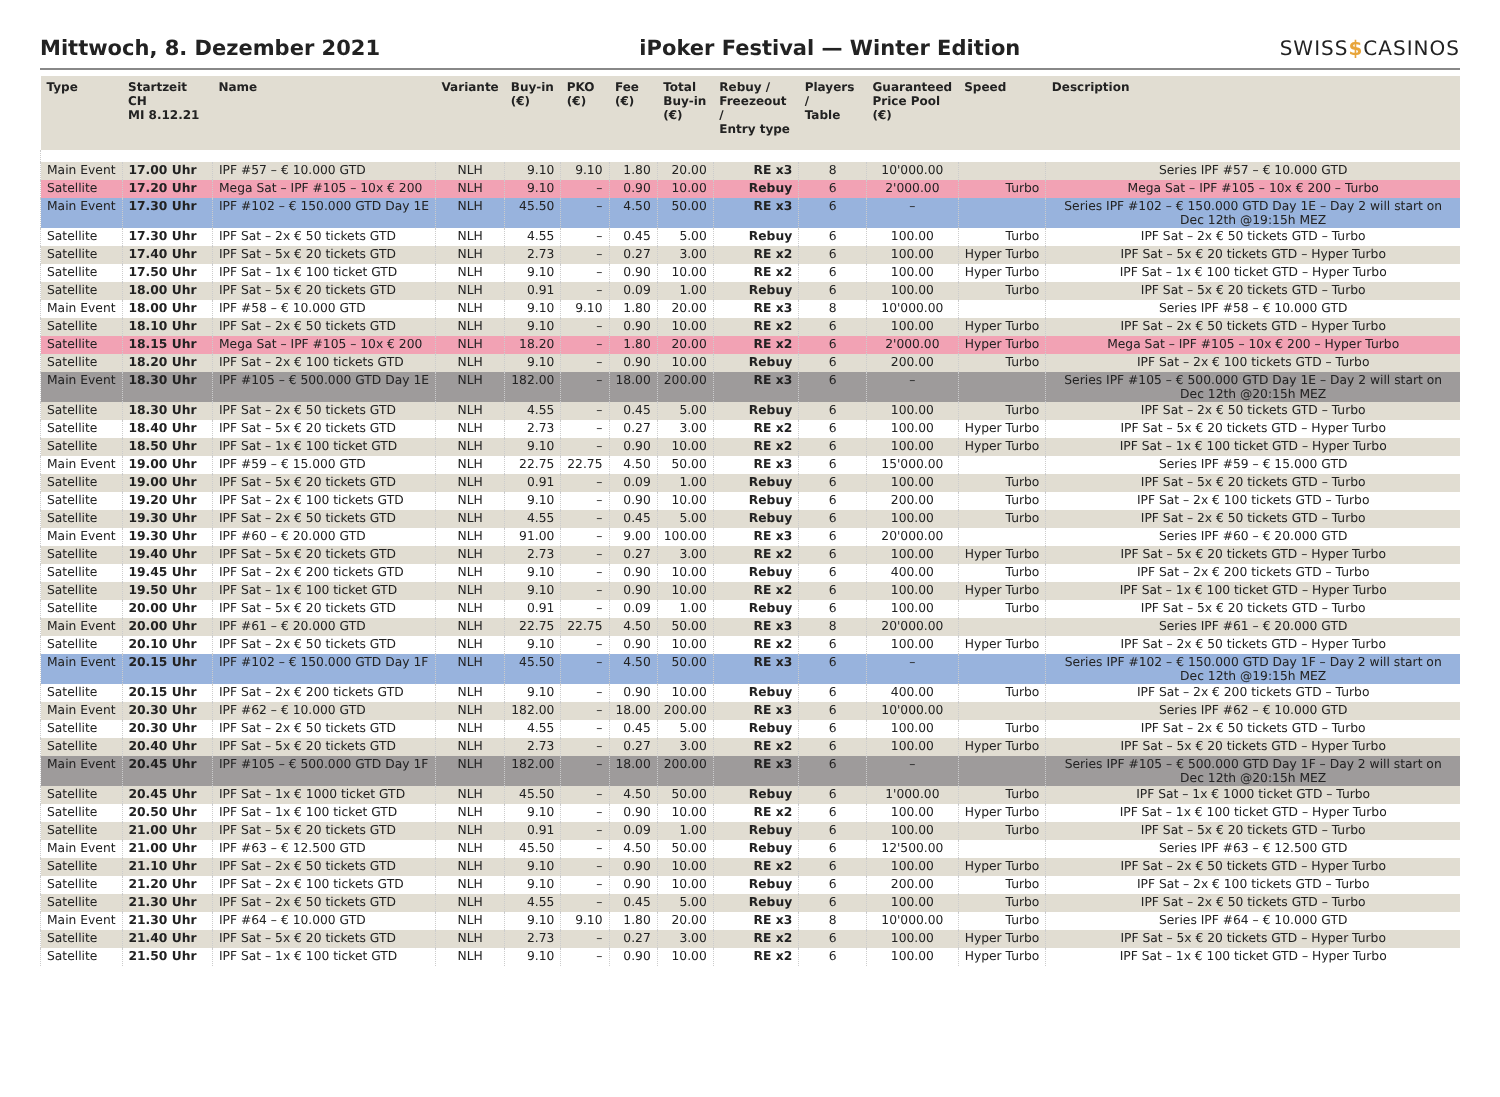Mittwoch, 8. Dezember 2021
iPoker Festival — Winter Edition
SWISS$CASINOS
| Type | Startzeit CH MI 8.12.21 | Name | Variante | Buy-in (€) | PKO (€) | Fee (€) | Total Buy-in (€) | Rebuy / Freezeout / Entry type | Players / Table | Guaranteed Price Pool (€) | Speed | Description |
| --- | --- | --- | --- | --- | --- | --- | --- | --- | --- | --- | --- | --- |
| Main Event | 17.00 Uhr | IPF #57 – € 10.000 GTD | NLH | 9.10 | 9.10 | 1.80 | 20.00 | RE x3 | 8 | 10'000.00 | | Series IPF #57 – € 10.000 GTD |
| Satellite | 17.20 Uhr | Mega Sat – IPF #105 – 10x € 200 | NLH | 9.10 | – | 0.90 | 10.00 | Rebuy | 6 | 2'000.00 | Turbo | Mega Sat – IPF #105 – 10x € 200 – Turbo |
| Main Event | 17.30 Uhr | IPF #102 – € 150.000 GTD Day 1E | NLH | 45.50 | – | 4.50 | 50.00 | RE x3 | 6 | – | | Series IPF #102 – € 150.000 GTD Day 1E – Day 2 will start on Dec 12th @19:15h MEZ |
| Satellite | 17.30 Uhr | IPF Sat – 2x € 50 tickets GTD | NLH | 4.55 | – | 0.45 | 5.00 | Rebuy | 6 | 100.00 | Turbo | IPF Sat – 2x € 50 tickets GTD – Turbo |
| Satellite | 17.40 Uhr | IPF Sat – 5x € 20 tickets GTD | NLH | 2.73 | – | 0.27 | 3.00 | RE x2 | 6 | 100.00 | Hyper Turbo | IPF Sat – 5x € 20 tickets GTD – Hyper Turbo |
| Satellite | 17.50 Uhr | IPF Sat – 1x € 100 ticket GTD | NLH | 9.10 | – | 0.90 | 10.00 | RE x2 | 6 | 100.00 | Hyper Turbo | IPF Sat – 1x € 100 ticket GTD – Hyper Turbo |
| Satellite | 18.00 Uhr | IPF Sat – 5x € 20 tickets GTD | NLH | 0.91 | – | 0.09 | 1.00 | Rebuy | 6 | 100.00 | Turbo | IPF Sat – 5x € 20 tickets GTD – Turbo |
| Main Event | 18.00 Uhr | IPF #58 – € 10.000 GTD | NLH | 9.10 | 9.10 | 1.80 | 20.00 | RE x3 | 8 | 10'000.00 | | Series IPF #58 – € 10.000 GTD |
| Satellite | 18.10 Uhr | IPF Sat – 2x € 50 tickets GTD | NLH | 9.10 | – | 0.90 | 10.00 | RE x2 | 6 | 100.00 | Hyper Turbo | IPF Sat – 2x € 50 tickets GTD – Hyper Turbo |
| Satellite | 18.15 Uhr | Mega Sat – IPF #105 – 10x € 200 | NLH | 18.20 | – | 1.80 | 20.00 | RE x2 | 6 | 2'000.00 | Hyper Turbo | Mega Sat – IPF #105 – 10x € 200 – Hyper Turbo |
| Satellite | 18.20 Uhr | IPF Sat – 2x € 100 tickets GTD | NLH | 9.10 | – | 0.90 | 10.00 | Rebuy | 6 | 200.00 | Turbo | IPF Sat – 2x € 100 tickets GTD – Turbo |
| Main Event | 18.30 Uhr | IPF #105 – € 500.000 GTD Day 1E | NLH | 182.00 | – | 18.00 | 200.00 | RE x3 | 6 | – | | Series IPF #105 – € 500.000 GTD Day 1E – Day 2 will start on Dec 12th @20:15h MEZ |
| Satellite | 18.30 Uhr | IPF Sat – 2x € 50 tickets GTD | NLH | 4.55 | – | 0.45 | 5.00 | Rebuy | 6 | 100.00 | Turbo | IPF Sat – 2x € 50 tickets GTD – Turbo |
| Satellite | 18.40 Uhr | IPF Sat – 5x € 20 tickets GTD | NLH | 2.73 | – | 0.27 | 3.00 | RE x2 | 6 | 100.00 | Hyper Turbo | IPF Sat – 5x € 20 tickets GTD – Hyper Turbo |
| Satellite | 18.50 Uhr | IPF Sat – 1x € 100 ticket GTD | NLH | 9.10 | – | 0.90 | 10.00 | RE x2 | 6 | 100.00 | Hyper Turbo | IPF Sat – 1x € 100 ticket GTD – Hyper Turbo |
| Main Event | 19.00 Uhr | IPF #59 – € 15.000 GTD | NLH | 22.75 | 22.75 | 4.50 | 50.00 | RE x3 | 6 | 15'000.00 | | Series IPF #59 – € 15.000 GTD |
| Satellite | 19.00 Uhr | IPF Sat – 5x € 20 tickets GTD | NLH | 0.91 | – | 0.09 | 1.00 | Rebuy | 6 | 100.00 | Turbo | IPF Sat – 5x € 20 tickets GTD – Turbo |
| Satellite | 19.20 Uhr | IPF Sat – 2x € 100 tickets GTD | NLH | 9.10 | – | 0.90 | 10.00 | Rebuy | 6 | 200.00 | Turbo | IPF Sat – 2x € 100 tickets GTD – Turbo |
| Satellite | 19.30 Uhr | IPF Sat – 2x € 50 tickets GTD | NLH | 4.55 | – | 0.45 | 5.00 | Rebuy | 6 | 100.00 | Turbo | IPF Sat – 2x € 50 tickets GTD – Turbo |
| Main Event | 19.30 Uhr | IPF #60 – € 20.000 GTD | NLH | 91.00 | – | 9.00 | 100.00 | RE x3 | 6 | 20'000.00 | | Series IPF #60 – € 20.000 GTD |
| Satellite | 19.40 Uhr | IPF Sat – 5x € 20 tickets GTD | NLH | 2.73 | – | 0.27 | 3.00 | RE x2 | 6 | 100.00 | Hyper Turbo | IPF Sat – 5x € 20 tickets GTD – Hyper Turbo |
| Satellite | 19.45 Uhr | IPF Sat – 2x € 200 tickets GTD | NLH | 9.10 | – | 0.90 | 10.00 | Rebuy | 6 | 400.00 | Turbo | IPF Sat – 2x € 200 tickets GTD – Turbo |
| Satellite | 19.50 Uhr | IPF Sat – 1x € 100 ticket GTD | NLH | 9.10 | – | 0.90 | 10.00 | RE x2 | 6 | 100.00 | Hyper Turbo | IPF Sat – 1x € 100 ticket GTD – Hyper Turbo |
| Satellite | 20.00 Uhr | IPF Sat – 5x € 20 tickets GTD | NLH | 0.91 | – | 0.09 | 1.00 | Rebuy | 6 | 100.00 | Turbo | IPF Sat – 5x € 20 tickets GTD – Turbo |
| Main Event | 20.00 Uhr | IPF #61 – € 20.000 GTD | NLH | 22.75 | 22.75 | 4.50 | 50.00 | RE x3 | 8 | 20'000.00 | | Series IPF #61 – € 20.000 GTD |
| Satellite | 20.10 Uhr | IPF Sat – 2x € 50 tickets GTD | NLH | 9.10 | – | 0.90 | 10.00 | RE x2 | 6 | 100.00 | Hyper Turbo | IPF Sat – 2x € 50 tickets GTD – Hyper Turbo |
| Main Event | 20.15 Uhr | IPF #102 – € 150.000 GTD Day 1F | NLH | 45.50 | – | 4.50 | 50.00 | RE x3 | 6 | – | | Series IPF #102 – € 150.000 GTD Day 1F – Day 2 will start on Dec 12th @19:15h MEZ |
| Satellite | 20.15 Uhr | IPF Sat – 2x € 200 tickets GTD | NLH | 9.10 | – | 0.90 | 10.00 | Rebuy | 6 | 400.00 | Turbo | IPF Sat – 2x € 200 tickets GTD – Turbo |
| Main Event | 20.30 Uhr | IPF #62 – € 10.000 GTD | NLH | 182.00 | – | 18.00 | 200.00 | RE x3 | 6 | 10'000.00 | | Series IPF #62 – € 10.000 GTD |
| Satellite | 20.30 Uhr | IPF Sat – 2x € 50 tickets GTD | NLH | 4.55 | – | 0.45 | 5.00 | Rebuy | 6 | 100.00 | Turbo | IPF Sat – 2x € 50 tickets GTD – Turbo |
| Satellite | 20.40 Uhr | IPF Sat – 5x € 20 tickets GTD | NLH | 2.73 | – | 0.27 | 3.00 | RE x2 | 6 | 100.00 | Hyper Turbo | IPF Sat – 5x € 20 tickets GTD – Hyper Turbo |
| Main Event | 20.45 Uhr | IPF #105 – € 500.000 GTD Day 1F | NLH | 182.00 | – | 18.00 | 200.00 | RE x3 | 6 | – | | Series IPF #105 – € 500.000 GTD Day 1F – Day 2 will start on Dec 12th @20:15h MEZ |
| Satellite | 20.45 Uhr | IPF Sat – 1x € 1000 ticket GTD | NLH | 45.50 | – | 4.50 | 50.00 | Rebuy | 6 | 1'000.00 | Turbo | IPF Sat – 1x € 1000 ticket GTD – Turbo |
| Satellite | 20.50 Uhr | IPF Sat – 1x € 100 ticket GTD | NLH | 9.10 | – | 0.90 | 10.00 | RE x2 | 6 | 100.00 | Hyper Turbo | IPF Sat – 1x € 100 ticket GTD – Hyper Turbo |
| Satellite | 21.00 Uhr | IPF Sat – 5x € 20 tickets GTD | NLH | 0.91 | – | 0.09 | 1.00 | Rebuy | 6 | 100.00 | Turbo | IPF Sat – 5x € 20 tickets GTD – Turbo |
| Main Event | 21.00 Uhr | IPF #63 – € 12.500 GTD | NLH | 45.50 | – | 4.50 | 50.00 | Rebuy | 6 | 12'500.00 | | Series IPF #63 – € 12.500 GTD |
| Satellite | 21.10 Uhr | IPF Sat – 2x € 50 tickets GTD | NLH | 9.10 | – | 0.90 | 10.00 | RE x2 | 6 | 100.00 | Hyper Turbo | IPF Sat – 2x € 50 tickets GTD – Hyper Turbo |
| Satellite | 21.20 Uhr | IPF Sat – 2x € 100 tickets GTD | NLH | 9.10 | – | 0.90 | 10.00 | Rebuy | 6 | 200.00 | Turbo | IPF Sat – 2x € 100 tickets GTD – Turbo |
| Satellite | 21.30 Uhr | IPF Sat – 2x € 50 tickets GTD | NLH | 4.55 | – | 0.45 | 5.00 | Rebuy | 6 | 100.00 | Turbo | IPF Sat – 2x € 50 tickets GTD – Turbo |
| Main Event | 21.30 Uhr | IPF #64 – € 10.000 GTD | NLH | 9.10 | 9.10 | 1.80 | 20.00 | RE x3 | 8 | 10'000.00 | Turbo | Series IPF #64 – € 10.000 GTD |
| Satellite | 21.40 Uhr | IPF Sat – 5x € 20 tickets GTD | NLH | 2.73 | – | 0.27 | 3.00 | RE x2 | 6 | 100.00 | Hyper Turbo | IPF Sat – 5x € 20 tickets GTD – Hyper Turbo |
| Satellite | 21.50 Uhr | IPF Sat – 1x € 100 ticket GTD | NLH | 9.10 | – | 0.90 | 10.00 | RE x2 | 6 | 100.00 | Hyper Turbo | IPF Sat – 1x € 100 ticket GTD – Hyper Turbo |